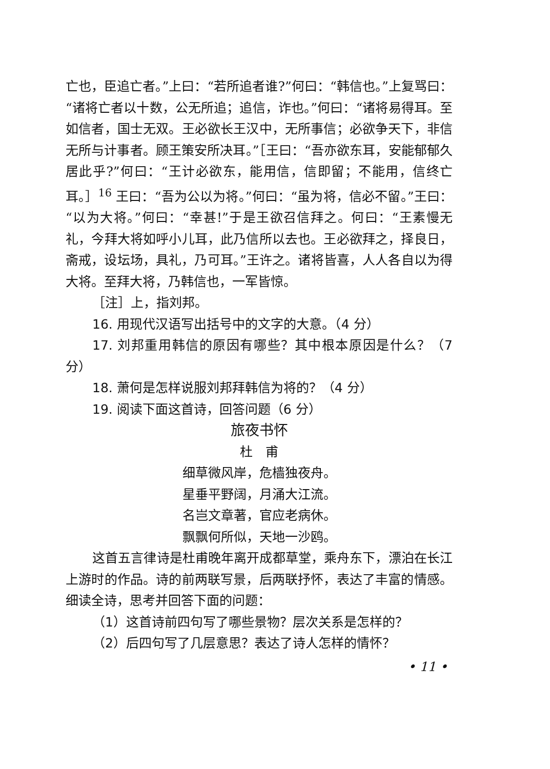亡也，臣追亡者。”上曰：“若所追者谁?”何曰：“韩信也。”上复骂曰：“诸将亡者以十数，公无所追；追信，诈也。”何曰：“诸将易得耳。至如信者，国士无双。王必欲长王汉中，无所事信；必欲争天下，非信无所与计事者。顾王策安所决耳。”［王曰：“吾亦欲东耳，安能郁郁久居此乎?”何曰：“王计必欲东，能用信，信即留；不能用，信终亡耳。］<sup>16</sup> 王曰：“吾为公以为将。”何曰：“虽为将，信必不留。”王曰：“以为大将。”何曰：“幸甚!”于是王欲召信拜之。何曰：“王素慢无礼，今拜大将如呼小儿耳，此乃信所以去也。王必欲拜之，择良日，斋戒，设坛场，具礼，乃可耳。”王许之。诸将皆喜，人人各自以为得大将。至拜大将，乃韩信也，一军皆惊。
［注］上，指刘邦。
16. 用现代汉语写出括号中的文字的大意。（4 分）
17. 刘邦重用韩信的原因有哪些？其中根本原因是什么？（7 分）
18. 萧何是怎样说服刘邦拜韩信为将的？（4 分）
19. 阅读下面这首诗，回答问题（6 分）
旅夜书怀
杜　甫
细草微风岸，危樯独夜舟。
星垂平野阔，月涌大江流。
名岂文章著，官应老病休。
飘飘何所似，天地一沙鸥。
这首五言律诗是杜甫晚年离开成都草堂，乘舟东下，漂泊在长江上游时的作品。诗的前两联写景，后两联抒怀，表达了丰富的情感。细读全诗，思考并回答下面的问题：
（1）这首诗前四句写了哪些景物？层次关系是怎样的？
（2）后四句写了几层意思？表达了诗人怎样的情怀？
• 11 •